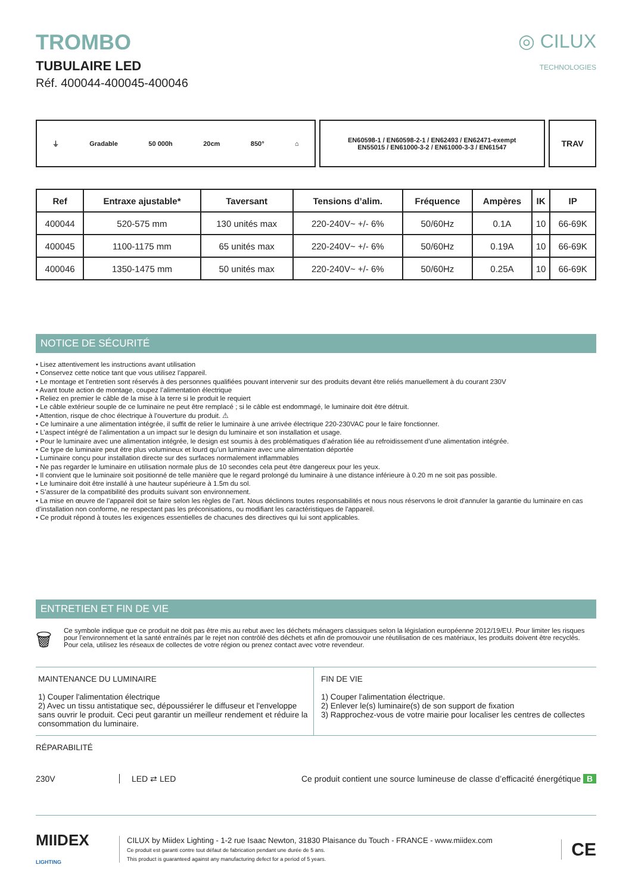TROMBO
TUBULAIRE LED
Réf. 400044-400045-400046
◎ CILUX
TECHNOLOGIES
⏚ Gradable 50 000h 20cm 850° ⌂ EN60598-1 / EN60598-2-1 / EN62493 / EN62471-exempt
EN55015 / EN61000-3-2 / EN61000-3-3 / EN61547
TRAV
| Ref | Entraxe ajustable* | Taversant | Tensions d’alim. | Fréquence | Ampères | IK | IP |
| --- | --- | --- | --- | --- | --- | --- | --- |
| 400044 | 520-575 mm | 130 unités max | 220-240V~ +/- 6% | 50/60Hz | 0.1A | 10 | 66-69K |
| 400045 | 1100-1175 mm | 65 unités max | 220-240V~ +/- 6% | 50/60Hz | 0.19A | 10 | 66-69K |
| 400046 | 1350-1475 mm | 50 unités max | 220-240V~ +/- 6% | 50/60Hz | 0.25A | 10 | 66-69K |
NOTICE DE SÉCURITÉ
• Lisez attentivement les instructions avant utilisation
• Conservez cette notice tant que vous utilisez l’appareil.
• Le montage et l’entretien sont réservés à des personnes qualifiées pouvant intervenir sur des produits devant être reliés manuellement à du courant 230V
• Avant toute action de montage, coupez l’alimentation électrique
• Reliez en premier le câble de la mise à la terre si le produit le requiert
• Le câble extérieur souple de ce luminaire ne peut être remplacé ; si le câble est endommagé, le luminaire doit être détruit.
• Attention, risque de choc électrique à l’ouverture du produit. ⚠
• Ce luminaire a une alimentation intégrée, il suffit de relier le luminaire à une arrivée électrique 220-230VAC pour le faire fonctionner.
• L’aspect intégré de l’alimentation a un impact sur le design du luminaire et son installation et usage.
• Pour le luminaire avec une alimentation intégrée, le design est soumis à des problématiques d’aération liée au refroidissement d’une alimentation intégrée.
• Ce type de luminaire peut être plus volumineux et lourd qu’un luminaire avec une alimentation déportée
• Luminaire conçu pour installation directe sur des surfaces normalement inflammables
• Ne pas regarder le luminaire en utilisation normale plus de 10 secondes cela peut être dangereux pour les yeux.
• Il convient que le luminaire soit positionné de telle manière que le regard prolongé du luminaire à une distance inférieure à 0.20 m ne soit pas possible.
• Le luminaire doit être installé à une hauteur supérieure à 1.5m du sol.
• S’assurer de la compatibilité des produits suivant son environnement.
• La mise en œuvre de l’appareil doit se faire selon les règles de l’art. Nous déclinons toutes responsabilités et nous nous réservons le droit d'annuler la garantie du luminaire en cas d’installation non conforme, ne respectant pas les préconisations, ou modifiant les caractéristiques de l'appareil.
• Ce produit répond à toutes les exigences essentielles de chacunes des directives qui lui sont applicables.
ENTRETIEN ET FIN DE VIE
🗑
Ce symbole indique que ce produit ne doit pas être mis au rebut avec les déchets ménagers classiques selon la législation européenne 2012/19/EU. Pour limiter les risques pour l’environnement et la santé entraînés par le rejet non contrôlé des déchets et afin de promouvoir une réutilisation de ces matériaux, les produits doivent être recyclés. Pour cela, utilisez les réseaux de collectes de votre région ou prenez contact avec votre revendeur.
MAINTENANCE DU LUMINAIRE
1) Couper l'alimentation électrique
2) Avec un tissu antistatique sec, dépoussiérer le diffuseur et l'enveloppe sans ouvrir le produit. Ceci peut garantir un meilleur rendement et réduire la consommation du luminaire.
FIN DE VIE
1) Couper l'alimentation électrique.
2) Enlever le(s) luminaire(s) de son support de fixation
3) Rapprochez-vous de votre mairie pour localiser les centres de collectes
RÉPARABILITÉ
230V LED ⇄ LED
Ce produit contient une source lumineuse de classe d’efficacité énergétique B
MIIDEX
LIGHTING
CILUX by Miidex Lighting - 1-2 rue Isaac Newton, 31830 Plaisance du Touch - FRANCE - www.miidex.com
Ce produit est garanti contre tout défaut de fabrication pendant une durée de 5 ans.
This product is guaranteed against any manufacturing defect for a period of 5 years.
CE